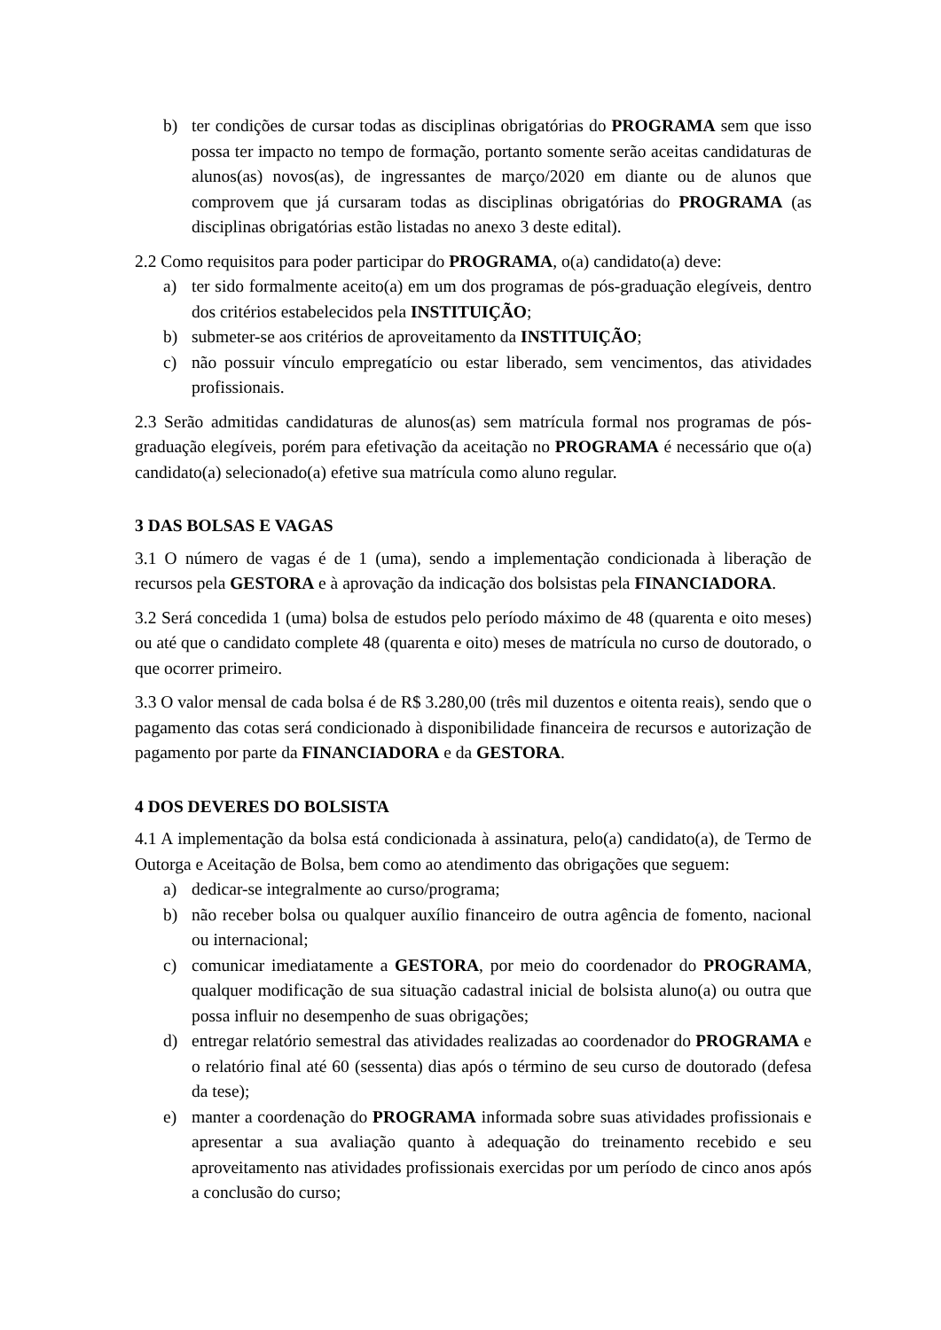b) ter condições de cursar todas as disciplinas obrigatórias do PROGRAMA sem que isso possa ter impacto no tempo de formação, portanto somente serão aceitas candidaturas de alunos(as) novos(as), de ingressantes de março/2020 em diante ou de alunos que comprovem que já cursaram todas as disciplinas obrigatórias do PROGRAMA (as disciplinas obrigatórias estão listadas no anexo 3 deste edital).
2.2 Como requisitos para poder participar do PROGRAMA, o(a) candidato(a) deve:
a) ter sido formalmente aceito(a) em um dos programas de pós-graduação elegíveis, dentro dos critérios estabelecidos pela INSTITUIÇÃO;
b) submeter-se aos critérios de aproveitamento da INSTITUIÇÃO;
c) não possuir vínculo empregatício ou estar liberado, sem vencimentos, das atividades profissionais.
2.3 Serão admitidas candidaturas de alunos(as) sem matrícula formal nos programas de pós-graduação elegíveis, porém para efetivação da aceitação no PROGRAMA é necessário que o(a) candidato(a) selecionado(a) efetive sua matrícula como aluno regular.
3 DAS BOLSAS E VAGAS
3.1 O número de vagas é de 1 (uma), sendo a implementação condicionada à liberação de recursos pela GESTORA e à aprovação da indicação dos bolsistas pela FINANCIADORA.
3.2 Será concedida 1 (uma) bolsa de estudos pelo período máximo de 48 (quarenta e oito meses) ou até que o candidato complete 48 (quarenta e oito) meses de matrícula no curso de doutorado, o que ocorrer primeiro.
3.3 O valor mensal de cada bolsa é de R$ 3.280,00 (três mil duzentos e oitenta reais), sendo que o pagamento das cotas será condicionado à disponibilidade financeira de recursos e autorização de pagamento por parte da FINANCIADORA e da GESTORA.
4 DOS DEVERES DO BOLSISTA
4.1 A implementação da bolsa está condicionada à assinatura, pelo(a) candidato(a), de Termo de Outorga e Aceitação de Bolsa, bem como ao atendimento das obrigações que seguem:
a) dedicar-se integralmente ao curso/programa;
b) não receber bolsa ou qualquer auxílio financeiro de outra agência de fomento, nacional ou internacional;
c) comunicar imediatamente a GESTORA, por meio do coordenador do PROGRAMA, qualquer modificação de sua situação cadastral inicial de bolsista aluno(a) ou outra que possa influir no desempenho de suas obrigações;
d) entregar relatório semestral das atividades realizadas ao coordenador do PROGRAMA e o relatório final até 60 (sessenta) dias após o término de seu curso de doutorado (defesa da tese);
e) manter a coordenação do PROGRAMA informada sobre suas atividades profissionais e apresentar a sua avaliação quanto à adequação do treinamento recebido e seu aproveitamento nas atividades profissionais exercidas por um período de cinco anos após a conclusão do curso;